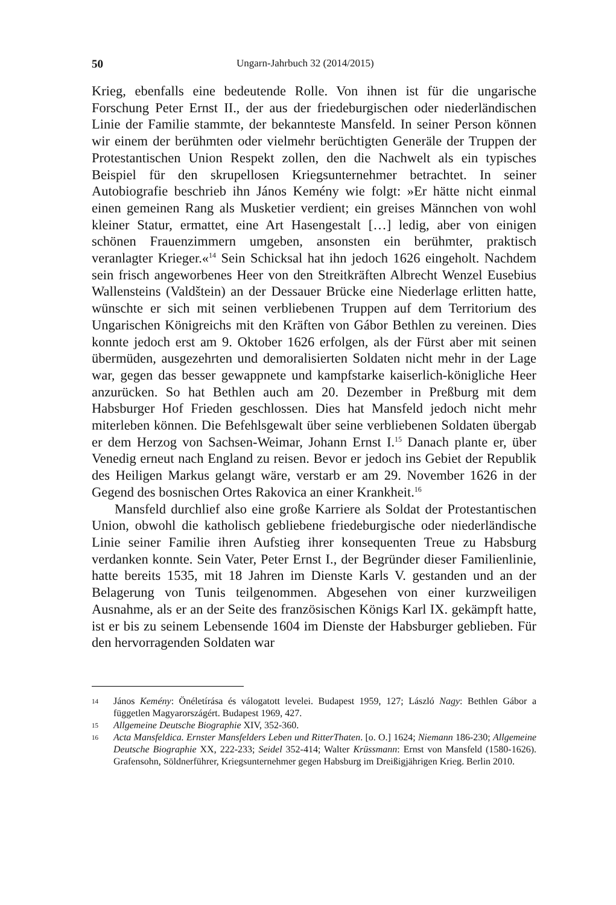50 Ungarn-Jahrbuch 32 (2014/2015)
Krieg, ebenfalls eine bedeutende Rolle. Von ihnen ist für die ungarische Forschung Peter Ernst II., der aus der friedeburgischen oder niederländischen Linie der Familie stammte, der bekannteste Mansfeld. In seiner Person können wir einem der berühmten oder vielmehr berüchtigten Generäle der Truppen der Protestantischen Union Respekt zollen, den die Nachwelt als ein typisches Beispiel für den skrupellosen Kriegsunternehmer betrachtet. In seiner Autobiografie beschrieb ihn János Kemény wie folgt: »Er hätte nicht einmal einen gemeinen Rang als Musketier verdient; ein greises Männchen von wohl kleiner Statur, ermattet, eine Art Hasengestalt […] ledig, aber von einigen schönen Frauenzimmern umgeben, ansonsten ein berühmter, praktisch veranlagter Krieger.«<sup>14</sup> Sein Schicksal hat ihn jedoch 1626 eingeholt. Nachdem sein frisch angeworbenes Heer von den Streitkräften Albrecht Wenzel Eusebius Wallensteins (Valdštein) an der Dessauer Brücke eine Niederlage erlitten hatte, wünschte er sich mit seinen verbliebenen Truppen auf dem Territorium des Ungarischen Königreichs mit den Kräften von Gábor Bethlen zu vereinen. Dies konnte jedoch erst am 9. Oktober 1626 erfolgen, als der Fürst aber mit seinen übermüden, ausgezehrten und demoralisierten Soldaten nicht mehr in der Lage war, gegen das besser gewappnete und kampfstarke kaiserlich-königliche Heer anzurücken. So hat Bethlen auch am 20. Dezember in Preßburg mit dem Habsburger Hof Frieden geschlossen. Dies hat Mansfeld jedoch nicht mehr miterleben können. Die Befehlsgewalt über seine verbliebenen Soldaten übergab er dem Herzog von Sachsen-Weimar, Johann Ernst I.<sup>15</sup> Danach plante er, über Venedig erneut nach England zu reisen. Bevor er jedoch ins Gebiet der Republik des Heiligen Markus gelangt wäre, verstarb er am 29. November 1626 in der Gegend des bosnischen Ortes Rakovica an einer Krankheit.<sup>16</sup>
Mansfeld durchlief also eine große Karriere als Soldat der Protestantischen Union, obwohl die katholisch gebliebene friedeburgische oder niederländische Linie seiner Familie ihren Aufstieg ihrer konsequenten Treue zu Habsburg verdanken konnte. Sein Vater, Peter Ernst I., der Begründer dieser Familienlinie, hatte bereits 1535, mit 18 Jahren im Dienste Karls V. gestanden und an der Belagerung von Tunis teilgenommen. Abgesehen von einer kurzweiligen Ausnahme, als er an der Seite des französischen Königs Karl IX. gekämpft hatte, ist er bis zu seinem Lebensende 1604 im Dienste der Habsburger geblieben. Für den hervorragenden Soldaten war
14 János Kemény: Önéletírása és válogatott levelei. Budapest 1959, 127; László Nagy: Bethlen Gábor a független Magyarországért. Budapest 1969, 427.
15 Allgemeine Deutsche Biographie XIV, 352-360.
16 Acta Mansfeldica. Ernster Mansfelders Leben und RitterThaten. [o. O.] 1624; Niemann 186-230; Allgemeine Deutsche Biographie XX, 222-233; Seidel 352-414; Walter Krüssmann: Ernst von Mansfeld (1580-1626). Grafensohn, Söldnerführer, Kriegsunternehmer gegen Habsburg im Dreißigjährigen Krieg. Berlin 2010.